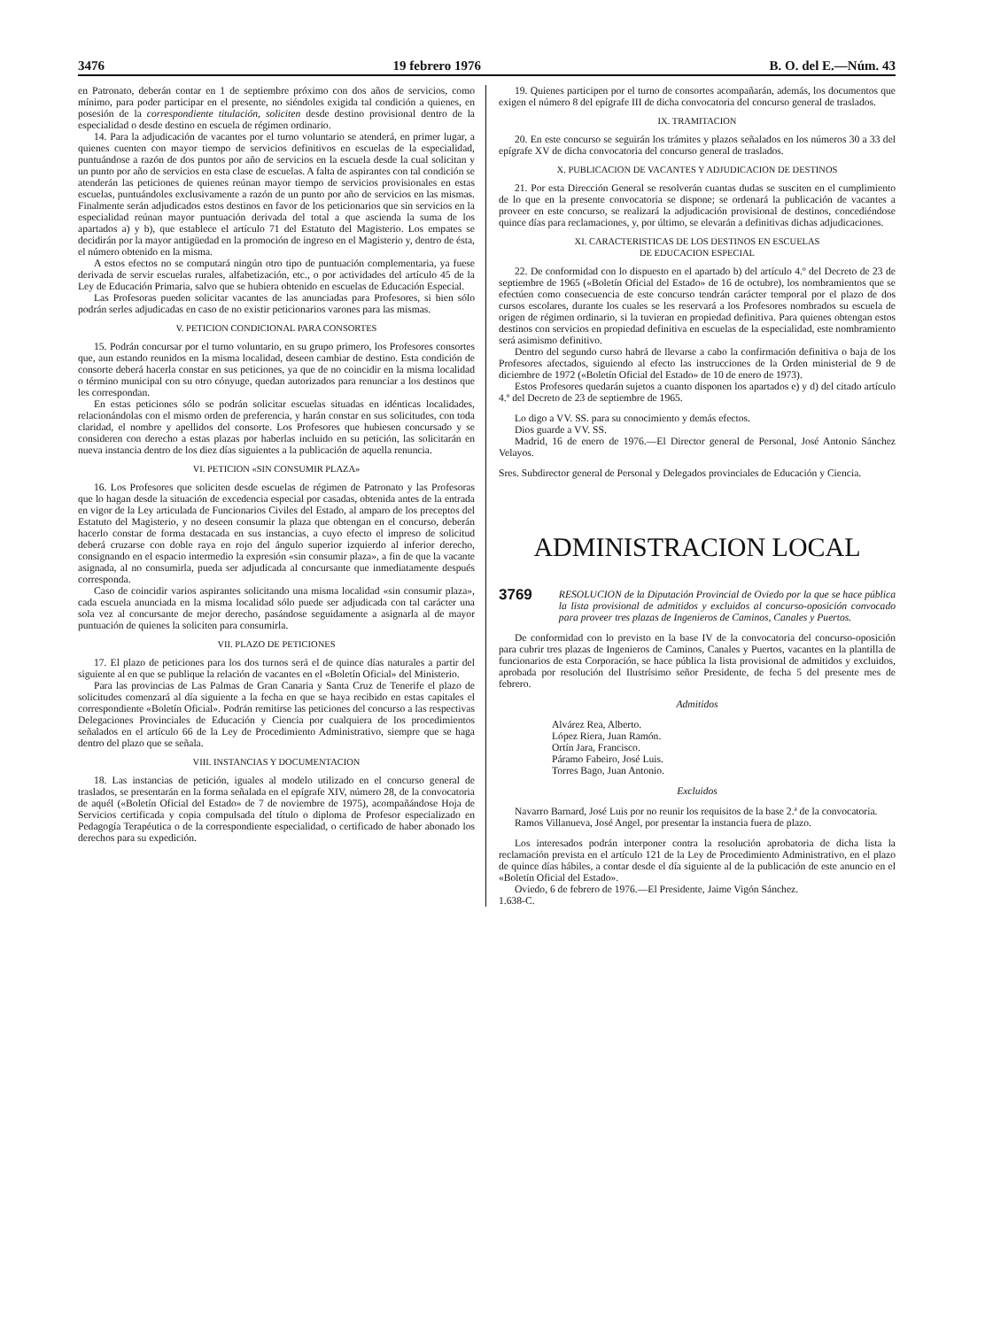3476 19 febrero 1976 B. O. del E.—Núm. 43
en Patronato, deberán contar en 1 de septiembre próximo con dos años de servicios, como mínimo, para poder participar en el presente, no siéndoles exigida tal condición a quienes, en posesión de la correspondiente titulación, soliciten desde destino provisional dentro de la especialidad o desde destino en escuela de régimen ordinario.
14. Para la adjudicación de vacantes por el turno voluntario se atenderá, en primer lugar, a quienes cuenten con mayor tiempo de servicios definitivos en escuelas de la especialidad, puntuándose a razón de dos puntos por año de servicios en la escuela desde la cual solicitan y un punto por año de servicios en esta clase de escuelas. A falta de aspirantes con tal condición se atenderán las peticiones de quienes reúnan mayor tiempo de servicios provisionales en estas escuelas, puntuándoles exclusivamente a razón de un punto por año de servicios en las mismas. Finalmente serán adjudicados estos destinos en favor de los peticionarios que sin servicios en la especialidad reúnan mayor puntuación derivada del total a que ascienda la suma de los apartados a) y b), que establece el artículo 71 del Estatuto del Magisterio. Los empates se decidirán por la mayor antigüedad en la promoción de ingreso en el Magisterio y, dentro de ésta, el número obtenido en la misma.
A estos efectos no se computará ningún otro tipo de puntuación complementaria, ya fuese derivada de servir escuelas rurales, alfabetización, etc., o por actividades del artículo 45 de la Ley de Educación Primaria, salvo que se hubiera obtenido en escuelas de Educación Especial.
Las Profesoras pueden solicitar vacantes de las anunciadas para Profesores, si bien sólo podrán serles adjudicadas en caso de no existir peticionarios varones para las mismas.
V. PETICION CONDICIONAL PARA CONSORTES
15. Podrán concursar por el turno voluntario, en su grupo primero, los Profesores consortes que, aun estando reunidos en la misma localidad, deseen cambiar de destino. Esta condición de consorte deberá hacerla constar en sus peticiones, ya que de no coincidir en la misma localidad o término municipal con su otro cónyuge, quedan autorizados para renunciar a los destinos que les correspondan.
En estas peticiones sólo se podrán solicitar escuelas situadas en idénticas localidades, relacionándolas con el mismo orden de preferencia, y harán constar en sus solicitudes, con toda claridad, el nombre y apellidos del consorte. Los Profesores que hubiesen concursado y se consideren con derecho a estas plazas por haberlas incluido en su petición, las solicitarán en nueva instancia dentro de los diez días siguientes a la publicación de aquella renuncia.
VI. PETICION «SIN CONSUMIR PLAZA»
16. Los Profesores que soliciten desde escuelas de régimen de Patronato y las Profesoras que lo hagan desde la situación de excedencia especial por casadas, obtenida antes de la entrada en vigor de la Ley articulada de Funcionarios Civiles del Estado, al amparo de los preceptos del Estatuto del Magisterio, y no deseen consumir la plaza que obtengan en el concurso, deberán hacerlo constar de forma destacada en sus instancias, a cuyo efecto el impreso de solicitud deberá cruzarse con doble raya en rojo del ángulo superior izquierdo al inferior derecho, consignando en el espacio intermedio la expresión «sin consumir plaza», a fin de que la vacante asignada, al no consumirla, pueda ser adjudicada al concursante que inmediatamente después corresponda.
Caso de coincidir varios aspirantes solicitando una misma localidad «sin consumir plaza», cada escuela anunciada en la misma localidad sólo puede ser adjudicada con tal carácter una sola vez al concursante de mejor derecho, pasándose seguidamente a asignarla al de mayor puntuación de quienes la soliciten para consumirla.
VII. PLAZO DE PETICIONES
17. El plazo de peticiones para los dos turnos será el de quince días naturales a partir del siguiente al en que se publique la relación de vacantes en el «Boletín Oficial» del Ministerio.
Para las provincias de Las Palmas de Gran Canaria y Santa Cruz de Tenerife el plazo de solicitudes comenzará al día siguiente a la fecha en que se haya recibido en estas capitales el correspondiente «Boletín Oficial». Podrán remitirse las peticiones del concurso a las respectivas Delegaciones Provinciales de Educación y Ciencia por cualquiera de los procedimientos señalados en el artículo 66 de la Ley de Procedimiento Administrativo, siempre que se haga dentro del plazo que se señala.
VIII. INSTANCIAS Y DOCUMENTACION
18. Las instancias de petición, iguales al modelo utilizado en el concurso general de traslados, se presentarán en la forma señalada en el epígrafe XIV, número 28, de la convocatoria de aquél («Boletín Oficial del Estado» de 7 de noviembre de 1975), acompañándose Hoja de Servicios certificada y copia compulsada del título o diploma de Profesor especializado en Pedagogía Terapéutica o de la correspondiente especialidad, o certificado de haber abonado los derechos para su expedición.
19. Quienes participen por el turno de consortes acompañarán, además, los documentos que exigen el número 8 del epígrafe III de dicha convocatoria del concurso general de traslados.
IX. TRAMITACION
20. En este concurso se seguirán los trámites y plazos señalados en los números 30 a 33 del epígrafe XV de dicha convocatoria del concurso general de traslados.
X. PUBLICACION DE VACANTES Y ADJUDICACION DE DESTINOS
21. Por esta Dirección General se resolverán cuantas dudas se susciten en el cumplimiento de lo que en la presente convocatoria se dispone; se ordenará la publicación de vacantes a proveer en este concurso, se realizará la adjudicación provisional de destinos, concediéndose quince días para reclamaciones, y, por último, se elevarán a definitivas dichas adjudicaciones.
XI. CARACTERISTICAS DE LOS DESTINOS EN ESCUELAS
DE EDUCACION ESPECIAL
22. De conformidad con lo dispuesto en el apartado b) del artículo 4.º del Decreto de 23 de septiembre de 1965 («Boletín Oficial del Estado» de 16 de octubre), los nombramientos que se efectúen como consecuencia de este concurso tendrán carácter temporal por el plazo de dos cursos escolares, durante los cuales se les reservará a los Profesores nombrados su escuela de origen de régimen ordinario, si la tuvieran en propiedad definitiva. Para quienes obtengan estos destinos con servicios en propiedad definitiva en escuelas de la especialidad, este nombramiento será asimismo definitivo.
Dentro del segundo curso habrá de llevarse a cabo la confirmación definitiva o baja de los Profesores afectados, siguiendo al efecto las instrucciones de la Orden ministerial de 9 de diciembre de 1972 («Boletín Oficial del Estado» de 10 de enero de 1973).
Estos Profesores quedarán sujetos a cuanto disponen los apartados e) y d) del citado artículo 4.º del Decreto de 23 de septiembre de 1965.
Lo digo a VV. SS. para su conocimiento y demás efectos.
Dios guarde a VV. SS.
Madrid, 16 de enero de 1976.—El Director general de Personal, José Antonio Sánchez Velayos.
Sres. Subdirector general de Personal y Delegados provinciales de Educación y Ciencia.
ADMINISTRACION LOCAL
3769 RESOLUCION de la Diputación Provincial de Oviedo por la que se hace pública la lista provisional de admitidos y excluidos al concurso-oposición convocado para proveer tres plazas de Ingenieros de Caminos, Canales y Puertos.
De conformidad con lo previsto en la base IV de la convocatoria del concurso-oposición para cubrir tres plazas de Ingenieros de Caminos, Canales y Puertos, vacantes en la plantilla de funcionarios de esta Corporación, se hace pública la lista provisional de admitidos y excluidos, aprobada por resolución del Ilustrísimo señor Presidente, de fecha 5 del presente mes de febrero.
Admitidos
Alvárez Rea, Alberto.
López Riera, Juan Ramón.
Ortín Jara, Francisco.
Páramo Fabeiro, José Luis.
Torres Bago, Juan Antonio.
Excluidos
Navarro Barnard, José Luis por no reunir los requisitos de la base 2.ª de la convocatoria.
Ramos Villanueva, José Angel, por presentar la instancia fuera de plazo.
Los interesados podrán interponer contra la resolución aprobatoria de dicha lista la reclamación prevista en el artículo 121 de la Ley de Procedimiento Administrativo, en el plazo de quince días hábiles, a contar desde el día siguiente al de la publicación de este anuncio en el «Boletín Oficial del Estado».
Oviedo, 6 de febrero de 1976.—El Presidente, Jaime Vigón Sánchez.
1.638-C.